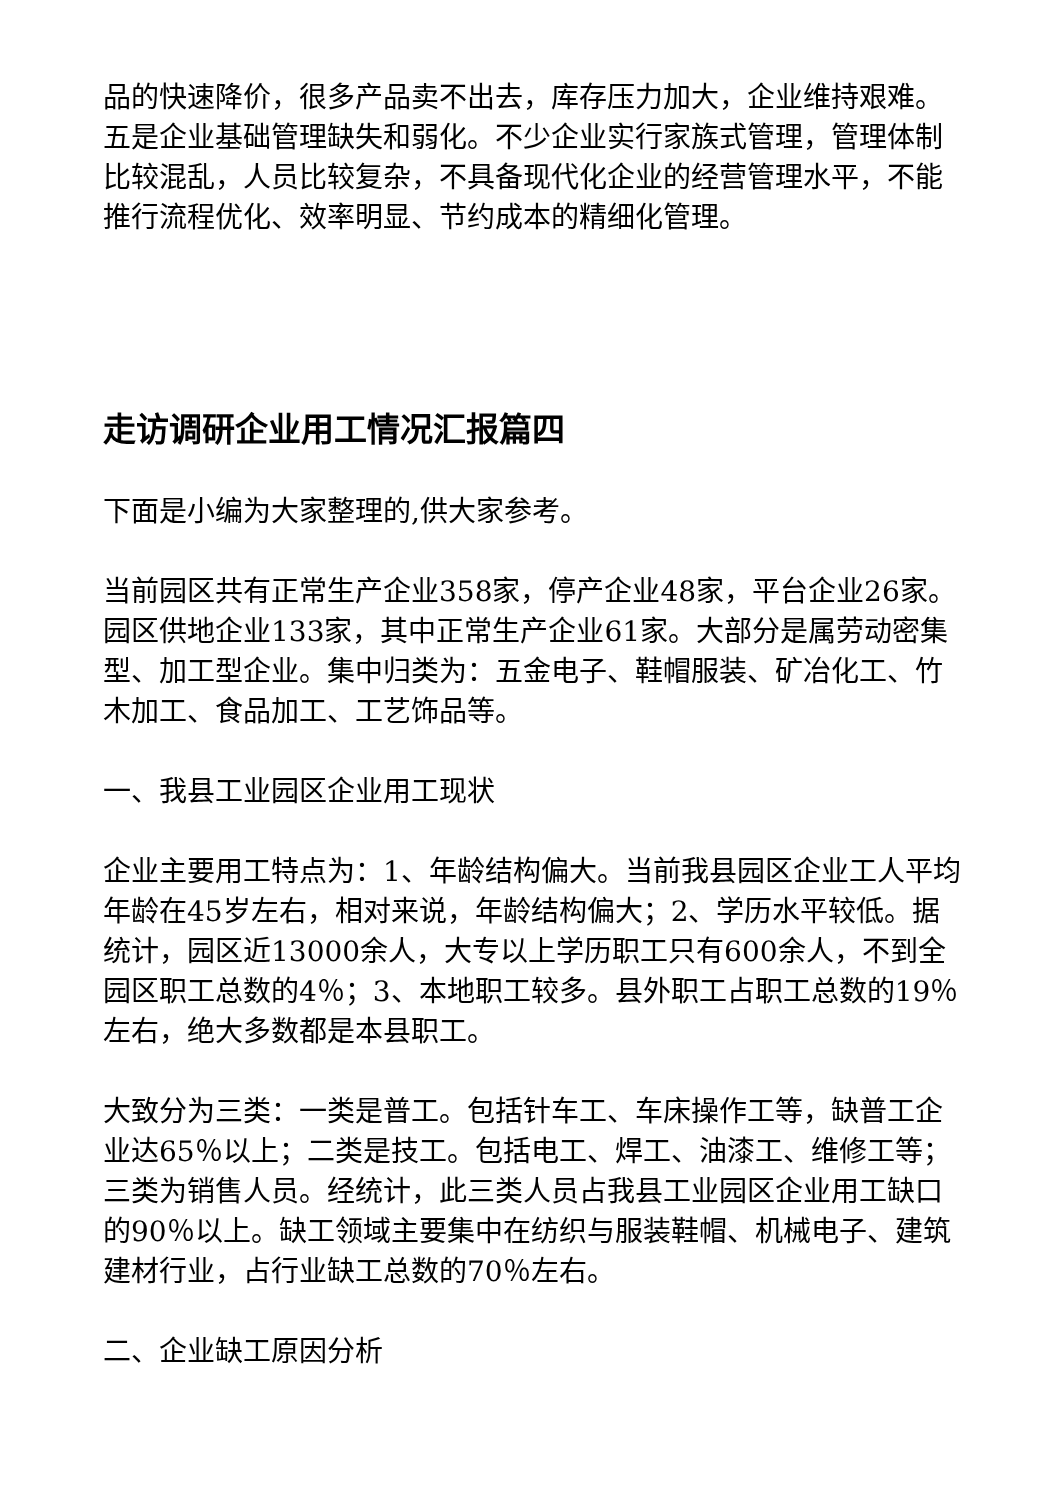品的快速降价，很多产品卖不出去，库存压力加大，企业维持艰难。五是企业基础管理缺失和弱化。不少企业实行家族式管理，管理体制比较混乱，人员比较复杂，不具备现代化企业的经营管理水平，不能推行流程优化、效率明显、节约成本的精细化管理。
走访调研企业用工情况汇报篇四
下面是小编为大家整理的,供大家参考。
当前园区共有正常生产企业358家，停产企业48家，平台企业26家。园区供地企业133家，其中正常生产企业61家。大部分是属劳动密集型、加工型企业。集中归类为：五金电子、鞋帽服装、矿冶化工、竹木加工、食品加工、工艺饰品等。
一、我县工业园区企业用工现状
企业主要用工特点为：1、年龄结构偏大。当前我县园区企业工人平均年龄在45岁左右，相对来说，年龄结构偏大；2、学历水平较低。据统计，园区近13000余人，大专以上学历职工只有600余人，不到全园区职工总数的4％；3、本地职工较多。县外职工占职工总数的19％左右，绝大多数都是本县职工。
大致分为三类：一类是普工。包括针车工、车床操作工等，缺普工企业达65％以上；二类是技工。包括电工、焊工、油漆工、维修工等；三类为销售人员。经统计，此三类人员占我县工业园区企业用工缺口的90％以上。缺工领域主要集中在纺织与服装鞋帽、机械电子、建筑建材行业，占行业缺工总数的70％左右。
二、企业缺工原因分析